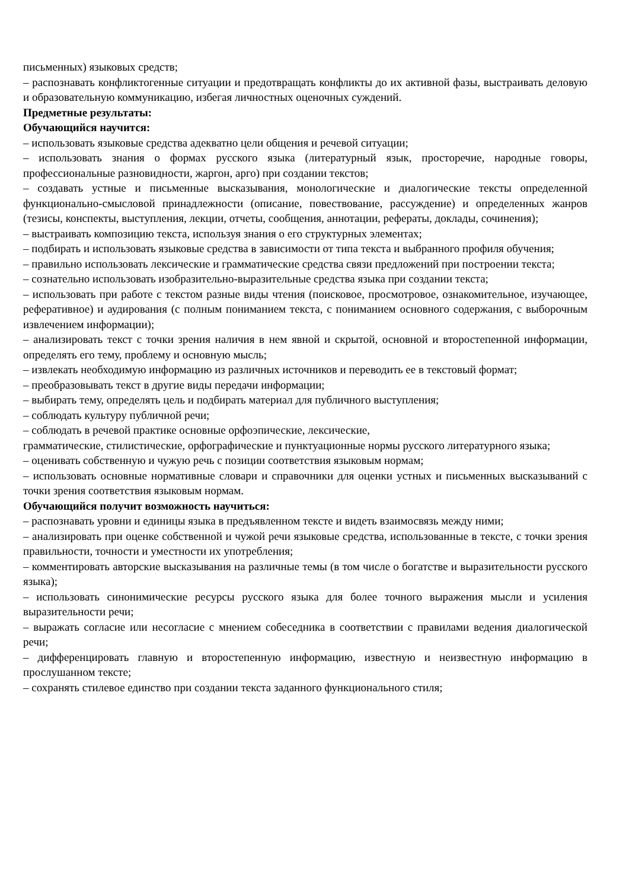письменных) языковых средств;
– распознавать конфликтогенные ситуации и предотвращать конфликты до их активной фазы, выстраивать деловую и образовательную коммуникацию, избегая личностных оценочных суждений.
Предметные результаты:
Обучающийся научится:
– использовать языковые средства адекватно цели общения и речевой ситуации;
– использовать знания о формах русского языка (литературный язык, просторечие, народные говоры, профессиональные разновидности, жаргон, арго) при создании текстов;
– создавать устные и письменные высказывания, монологические и диалогические тексты определенной функционально-смысловой принадлежности (описание, повествование, рассуждение) и определенных жанров (тезисы, конспекты, выступления, лекции, отчеты, сообщения, аннотации, рефераты, доклады, сочинения);
– выстраивать композицию текста, используя знания о его структурных элементах;
– подбирать и использовать языковые средства в зависимости от типа текста и выбранного профиля обучения;
– правильно использовать лексические и грамматические средства связи предложений при построении текста;
– сознательно использовать изобразительно-выразительные средства языка при создании текста;
– использовать при работе с текстом разные виды чтения (поисковое, просмотровое, ознакомительное, изучающее, реферативное) и аудирования (с полным пониманием текста, с пониманием основного содержания, с выборочным извлечением информации);
– анализировать текст с точки зрения наличия в нем явной и скрытой, основной и второстепенной информации, определять его тему, проблему и основную мысль;
– извлекать необходимую информацию из различных источников и переводить ее в текстовый формат;
– преобразовывать текст в другие виды передачи информации;
– выбирать тему, определять цель и подбирать материал для публичного выступления;
– соблюдать культуру публичной речи;
– соблюдать в речевой практике основные орфоэпические, лексические,
грамматические, стилистические, орфографические и пунктуационные нормы русского литературного языка;
– оценивать собственную и чужую речь с позиции соответствия языковым нормам;
– использовать основные нормативные словари и справочники для оценки устных и письменных высказываний с точки зрения соответствия языковым нормам.
Обучающийся получит возможность научиться:
– распознавать уровни и единицы языка в предъявленном тексте и видеть взаимосвязь между ними;
– анализировать при оценке собственной и чужой речи языковые средства, использованные в тексте, с точки зрения правильности, точности и уместности их употребления;
– комментировать авторские высказывания на различные темы (в том числе о богатстве и выразительности русского языка);
– использовать синонимические ресурсы русского языка для более точного выражения мысли и усиления выразительности речи;
– выражать согласие или несогласие с мнением собеседника в соответствии с правилами ведения диалогической речи;
– дифференцировать главную и второстепенную информацию, известную и неизвестную информацию в прослушанном тексте;
– сохранять стилевое единство при создании текста заданного функционального стиля;